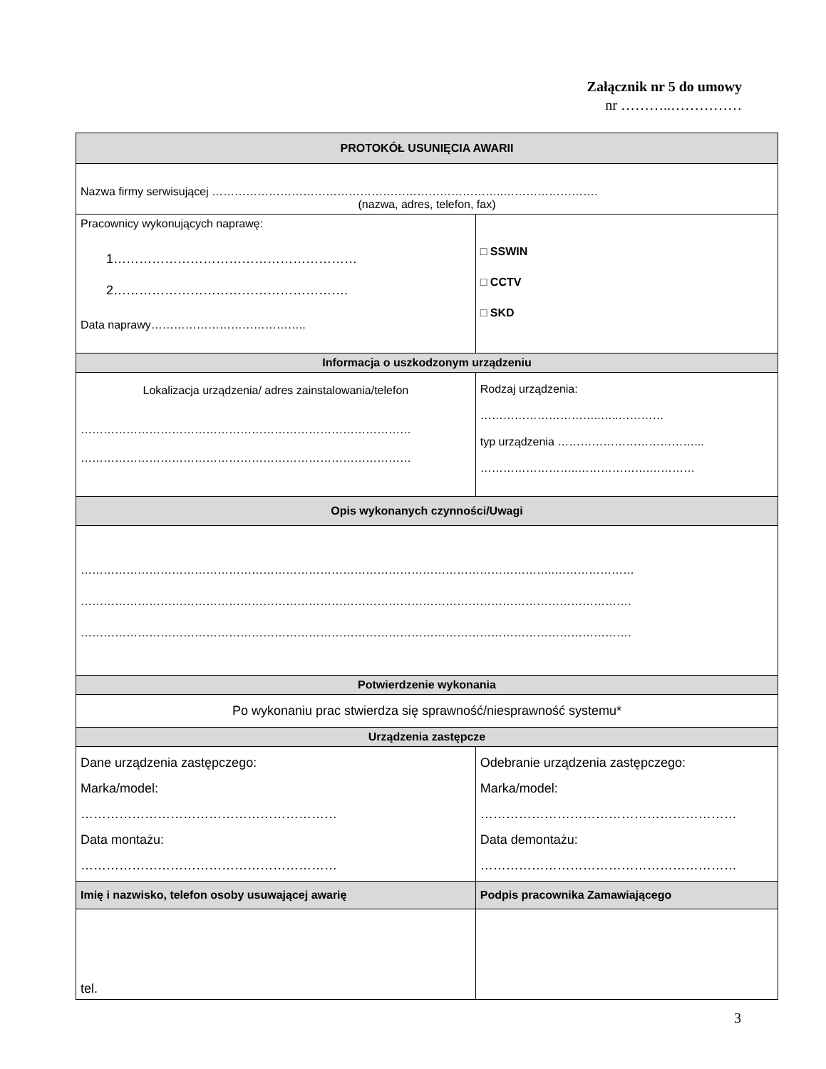Załącznik nr 5 do umowy
nr ………..……………
| PROTOKÓŁ USUNIĘCIA AWARII | | |
| --- | --- | --- |
| Nazwa firmy serwisującej …………………………………………………………………..……………………. (nazwa, adres, telefon, fax) | | |
| Pracownicy wykonujących naprawę: 1………………………………………………… 2………………………………………………. Data naprawy………………………………….. | | □ SSWIN □ CCTV □ SKD |
| Informacja o uszkodzonym urządzeniu | | |
| Lokalizacja urządzenia/ adres zainstalowania/telefon …………………………………………………………………………… …………………………………………………………………………… | Rodzaj urządzenia: …………………………..…..………… typ urządzenia ………………………………... ……………………..……………….………… | |
| Opis wykonanych czynności/Uwagi | | |
| ……………………………………………………………………………………………………………..………………… ………………………………………………………………………………………………………………………………. ………………………………………………………………………………………………………………………………. | | |
| Potwierdzenie wykonania | | |
| Po wykonaniu prac stwierdza się sprawność/niesprawność systemu* | | |
| Urządzenia zastępcze | | |
| Dane urządzenia zastępczego: Marka/model: …………………………………………………… Data montażu: …………………………………………………… | Odebranie urządzenia zastępczego: Marka/model: …………………………………………………… Data demontażu: …………………………………………………… | |
| Imię i nazwisko, telefon osoby usuwającej awarię | Podpis pracownika Zamawiającego | |
| tel. | | |
3